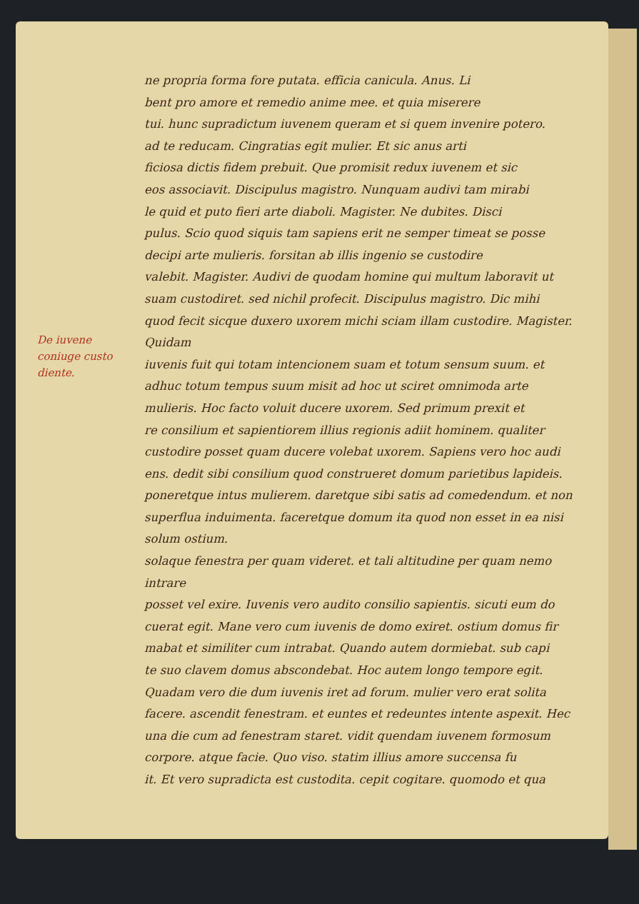De iuvene
coniuge custo
diente.
ne propria forma fore putata. efficia canicula. Anus. Li
bent pro amore et remedio anime mee. et quia miserere
tui. hunc supradictum iuvenem queram et si quem invenire potero.
ad te reducam. Cingratias egit mulier. Et sic anus arti
ficiosa dictis fidem prebuit. Que promisit redux iuvenem et sic
eos associavit. Discipulus magistro. Nunquam audivi tam mirabi
le quid et puto fieri arte diaboli. Magister. Ne dubites. Disci
pulus. Scio quod siquis tam sapiens erit ne semper timeat se posse
decipi arte mulieris. forsitan ab illis ingenio se custodire
valebit. Magister. Audivi de quodam homine qui multum laboravit ut
suam custodiret. sed nichil profecit. Discipulus magistro. Dic mihi
quod fecit sicque duxero uxorem michi sciam illam custodire. Magister. Quidam
iuvenis fuit qui totam intencionem suam et totum sensum suum. et
adhuc totum tempus suum misit ad hoc ut sciret omnimoda arte
mulieris. Hoc facto voluit ducere uxorem. Sed primum prexit et
re consilium et sapientiorem illius regionis adiit hominem. qualiter
custodire posset quam ducere volebat uxorem. Sapiens vero hoc audi
ens. dedit sibi consilium quod construeret domum parietibus lapideis.
poneretque intus mulierem. daretque sibi satis ad comedendum. et non
superflua induimenta. faceretque domum ita quod non esset in ea nisi solum ostium.
solaque fenestra per quam videret. et tali altitudine per quam nemo intrare
posset vel exire. Iuvenis vero audito consilio sapientis. sicuti eum do
cuerat egit. Mane vero cum iuvenis de domo exiret. ostium domus fir
mabat et similiter cum intrabat. Quando autem dormiebat. sub capi
te suo clavem domus abscondebat. Hoc autem longo tempore egit.
Quadam vero die dum iuvenis iret ad forum. mulier vero erat solita
facere. ascendit fenestram. et euntes et redeuntes intente aspexit. Hec
una die cum ad fenestram staret. vidit quendam iuvenem formosum
corpore. atque facie. Quo viso. statim illius amore succensa fu
it. Et vero supradicta est custodita. cepit cogitare. quomodo et qua